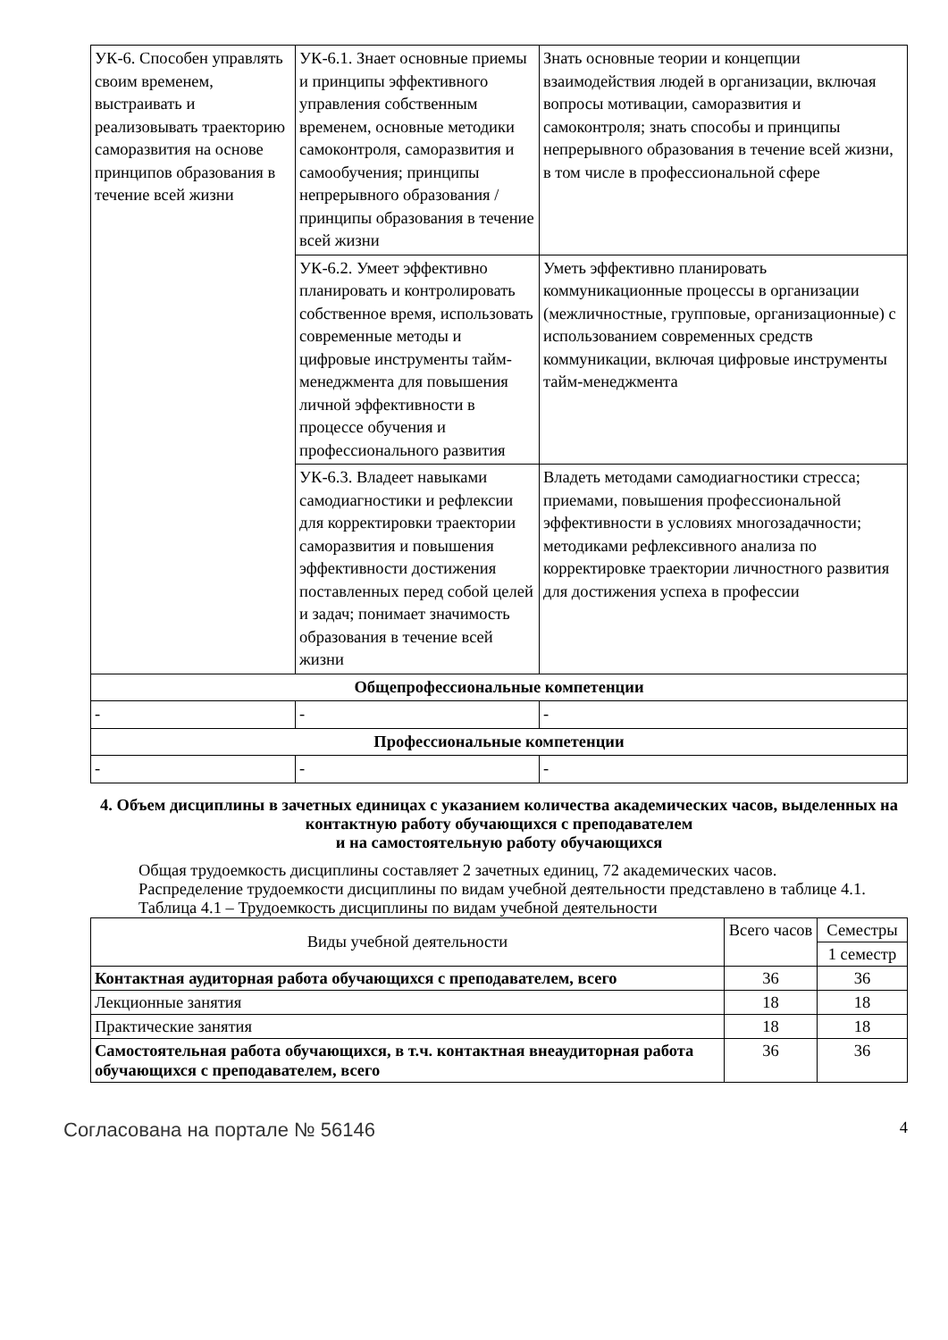| УК-6. Способен управлять своим временем, выстраивать и реализовывать траекторию саморазвития на основе принципов образования в течение всей жизни | УК-6.1. Знает основные приемы и принципы эффективного управления собственным временем, основные методики самоконтроля, саморазвития и самообучения; принципы непрерывного образования / принципы образования в течение всей жизни | Знать основные теории и концепции взаимодействия людей в организации, включая вопросы мотивации, саморазвития и самоконтроля; знать способы и принципы непрерывного образования в течение всей жизни, в том числе в профессиональной сфере |
| | УК-6.2. Умеет эффективно планировать и контролировать собственное время, использовать современные методы и цифровые инструменты тайм-менеджмента для повышения личной эффективности в процессе обучения и профессионального развития | Уметь эффективно планировать коммуникационные процессы в организации (межличностные, групповые, организационные) с использованием современных средств коммуникации, включая цифровые инструменты тайм-менеджмента |
| | УК-6.3. Владеет навыками самодиагностики и рефлексии для корректировки траектории саморазвития и повышения эффективности достижения поставленных перед собой целей и задач; понимает значимость образования в течение всей жизни | Владеть методами самодиагностики стресса; приемами, повышения профессиональной эффективности в условиях многозадачности; методиками рефлексивного анализа по корректировке траектории личностного развития для достижения успеха в профессии |
| Общепрофессиональные компетенции | | |
| - | - | - |
| Профессиональные компетенции | | |
| - | - | - |
4. Объем дисциплины в зачетных единицах с указанием количества академических часов, выделенных на контактную работу обучающихся с преподавателем
и на самостоятельную работу обучающихся
Общая трудоемкость дисциплины составляет 2 зачетных единиц, 72 академических часов.
Распределение трудоемкости дисциплины по видам учебной деятельности представлено в таблице 4.1.
Таблица 4.1 – Трудоемкость дисциплины по видам учебной деятельности
| Виды учебной деятельности | Всего часов | Семестры |
| --- | --- | --- |
| | | 1 семестр |
| Контактная аудиторная работа обучающихся с преподавателем, всего | 36 | 36 |
| Лекционные занятия | 18 | 18 |
| Практические занятия | 18 | 18 |
| Самостоятельная работа обучающихся, в т.ч. контактная внеаудиторная работа обучающихся с преподавателем, всего | 36 | 36 |
Согласована на портале № 56146 4